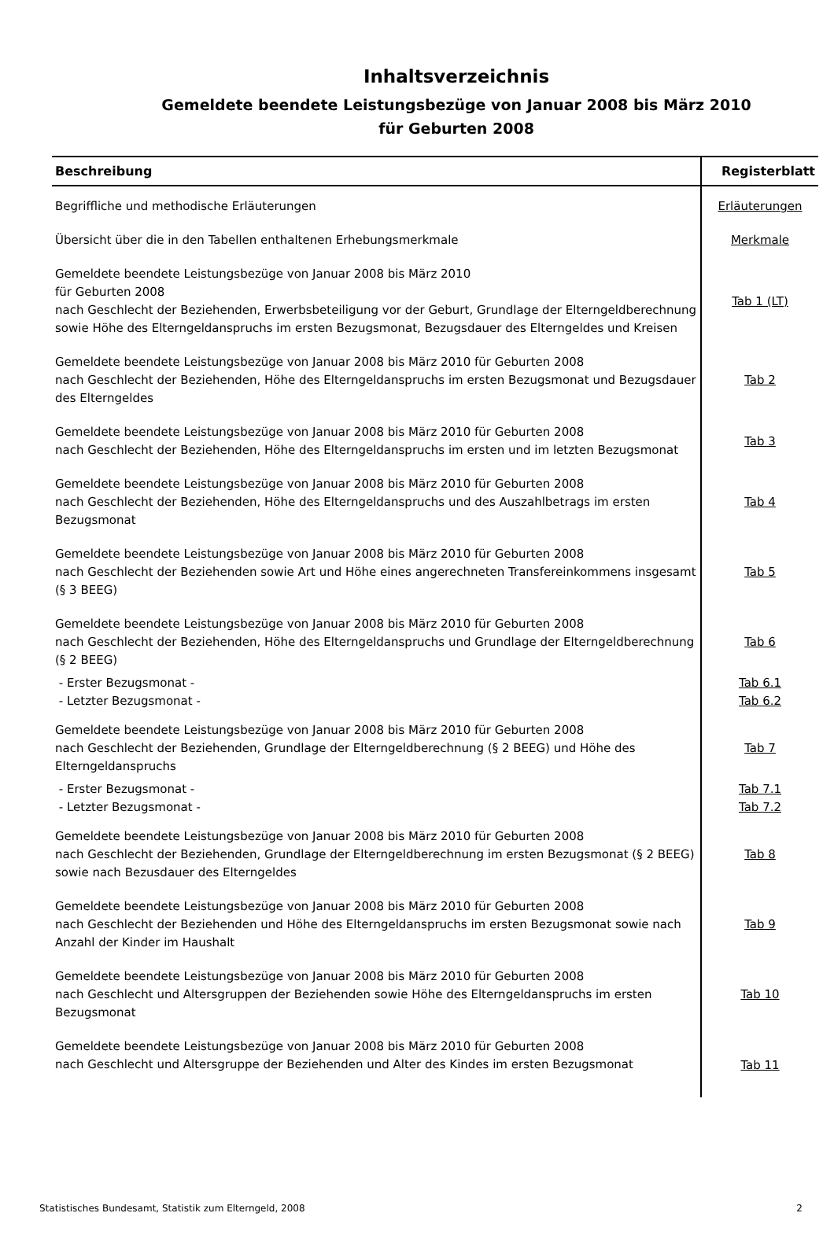Inhaltsverzeichnis
Gemeldete beendete Leistungsbezüge von Januar 2008 bis März 2010
für Geburten 2008
| Beschreibung | Registerblatt |
| --- | --- |
| Begriffliche und methodische Erläuterungen | Erläuterungen |
| Übersicht über die in den Tabellen enthaltenen Erhebungsmerkmale | Merkmale |
| Gemeldete beendete Leistungsbezüge von Januar 2008 bis März 2010 für Geburten 2008 nach Geschlecht der Beziehenden, Erwerbsbeteiligung vor der Geburt, Grundlage der Elterngeldberechnung sowie Höhe des Elterngeldanspruchs im ersten Bezugsmonat, Bezugsdauer des Elterngeldes und Kreisen | Tab 1 (LT) |
| Gemeldete beendete Leistungsbezüge von Januar 2008 bis März 2010 für Geburten 2008 nach Geschlecht der Beziehenden, Höhe des Elterngeldanspruchs im ersten Bezugsmonat und Bezugsdauer des Elterngeldes | Tab 2 |
| Gemeldete beendete Leistungsbezüge von Januar 2008 bis März 2010 für Geburten 2008 nach Geschlecht der Beziehenden, Höhe des Elterngeldanspruchs im ersten und im letzten Bezugsmonat | Tab 3 |
| Gemeldete beendete Leistungsbezüge von Januar 2008 bis März 2010 für Geburten 2008 nach Geschlecht der Beziehenden, Höhe des Elterngeldanspruchs und des Auszahlbetrags im ersten Bezugsmonat | Tab 4 |
| Gemeldete beendete Leistungsbezüge von Januar 2008 bis März 2010 für Geburten 2008 nach Geschlecht der Beziehenden sowie Art und Höhe eines angerechneten Transfereinkommens insgesamt (§ 3 BEEG) | Tab 5 |
| Gemeldete beendete Leistungsbezüge von Januar 2008 bis März 2010 für Geburten 2008 nach Geschlecht der Beziehenden, Höhe des Elterngeldanspruchs und Grundlage der Elterngeldberechnung (§ 2 BEEG) | Tab 6 |
| - Erster Bezugsmonat - | Tab 6.1 |
| - Letzter Bezugsmonat - | Tab 6.2 |
| Gemeldete beendete Leistungsbezüge von Januar 2008 bis März 2010 für Geburten 2008 nach Geschlecht der Beziehenden, Grundlage der Elterngeldberechnung (§ 2 BEEG) und Höhe des Elterngeldanspruchs | Tab 7 |
| - Erster Bezugsmonat - | Tab 7.1 |
| - Letzter Bezugsmonat - | Tab 7.2 |
| Gemeldete beendete Leistungsbezüge von Januar 2008 bis März 2010 für Geburten 2008 nach Geschlecht der Beziehenden, Grundlage der Elterngeldberechnung im ersten Bezugsmonat (§ 2 BEEG) sowie nach Bezusdauer des Elterngeldes | Tab 8 |
| Gemeldete beendete Leistungsbezüge von Januar 2008 bis März 2010 für Geburten 2008 nach Geschlecht der Beziehenden und Höhe des Elterngeldanspruchs im ersten Bezugsmonat sowie nach Anzahl der Kinder im Haushalt | Tab 9 |
| Gemeldete beendete Leistungsbezüge von Januar 2008 bis März 2010 für Geburten 2008 nach Geschlecht und Altersgruppen der Beziehenden sowie Höhe des Elterngeldanspruchs im ersten Bezugsmonat | Tab 10 |
| Gemeldete beendete Leistungsbezüge von Januar 2008 bis März 2010 für Geburten 2008 nach Geschlecht und Altersgruppe der Beziehenden und Alter des Kindes im ersten Bezugsmonat | Tab 11 |
Statistisches Bundesamt, Statistik zum Elterngeld, 2008 2